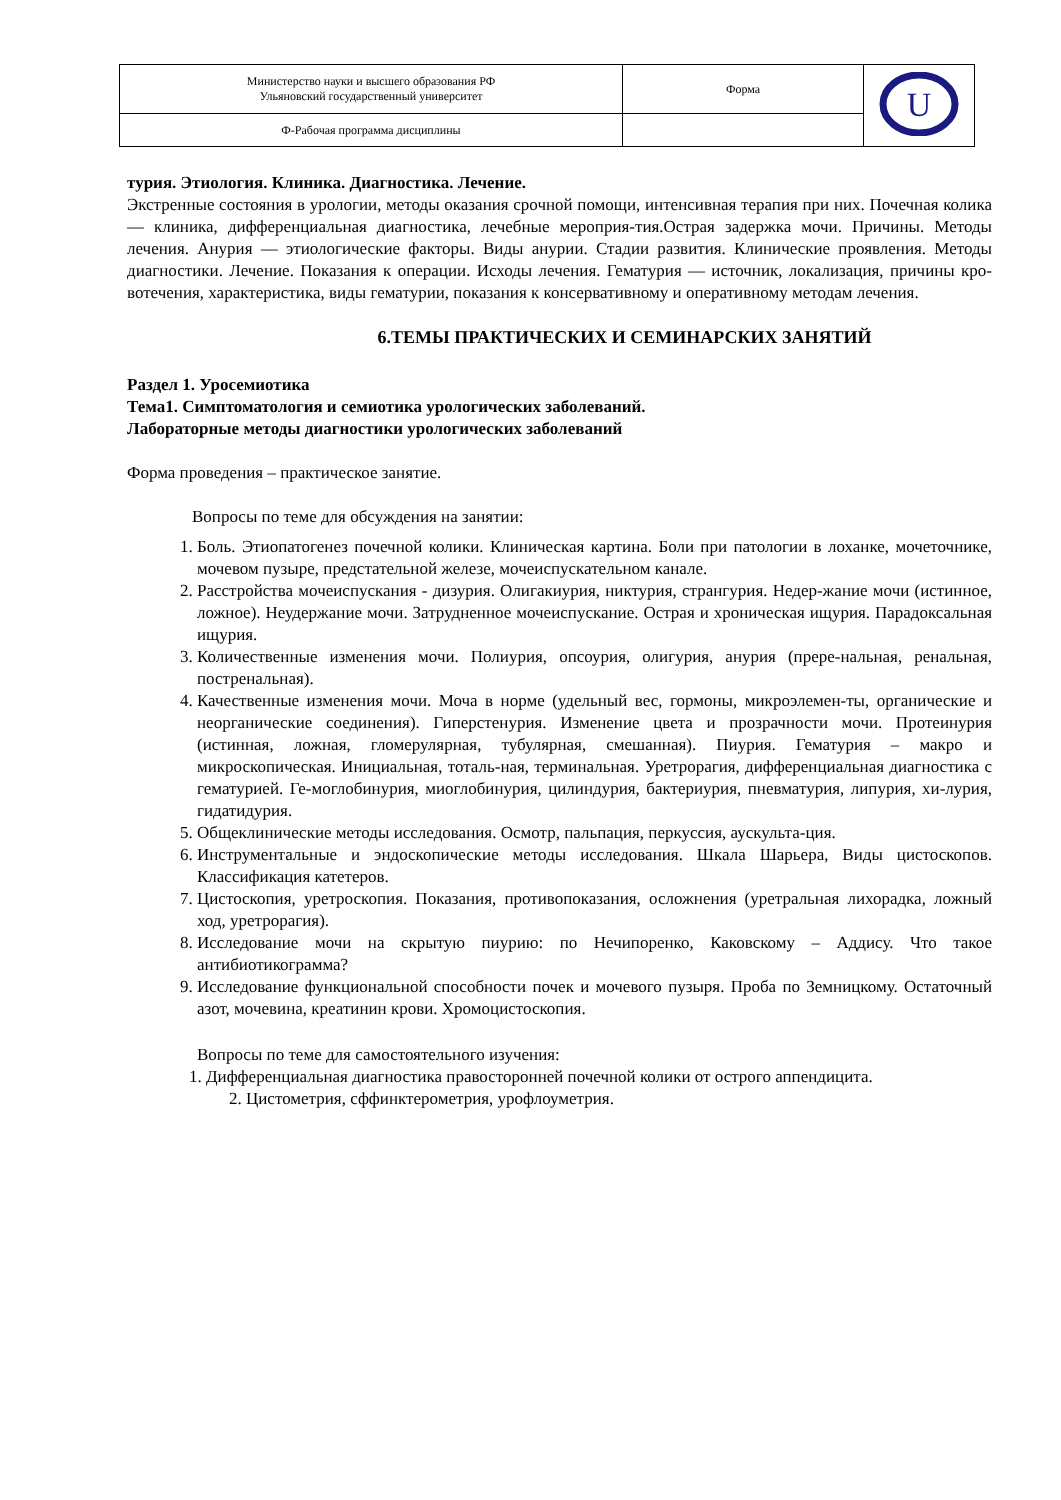| Министерство науки и высшего образования РФ Ульяновский государственный университет | Форма | U |
| Ф-Рабочая программа дисциплины | | |
турия. Этиология. Клиника. Диагностика. Лечение.
Экстренные состояния в урологии, методы оказания срочной помощи, интенсивная терапия при них. Почечная колика — клиника, дифференциальная диагностика, лечебные мероприя-тия.Острая задержка мочи. Причины. Методы лечения. Анурия — этиологические факторы. Виды анурии. Стадии развития. Клинические проявления. Методы диагностики. Лечение. Показания к операции. Исходы лечения. Гематурия — источник, локализация, причины кро-вотечения, характеристика, виды гематурии, показания к консервативному и оперативному методам лечения.
6.ТЕМЫ ПРАКТИЧЕСКИХ И СЕМИНАРСКИХ ЗАНЯТИЙ
Раздел 1. Уросемиотика
Тема1. Симптоматология и семиотика урологических заболеваний.
Лабораторные методы диагностики урологических заболеваний
Форма проведения – практическое занятие.
Вопросы по теме для обсуждения на занятии:
1. Боль. Этиопатогенез почечной колики. Клиническая картина. Боли при патологии в лоханке, мочеточнике, мочевом пузыре, предстательной железе, мочеиспускательном канале.
2. Расстройства мочеиспускания - дизурия. Олигакиурия, никтурия, странгурия. Недер-жание мочи (истинное, ложное). Неудержание мочи. Затрудненное мочеиспускание. Острая и хроническая ищурия. Парадоксальная ищурия.
3. Количественные изменения мочи. Полиурия, опсоурия, олигурия, анурия (прере-нальная, ренальная, постренальная).
4. Качественные изменения мочи. Моча в норме (удельный вес, гормоны, микроэлемен-ты, органические и неорганические соединения). Гиперстенурия. Изменение цвета и прозрачности мочи. Протеинурия (истинная, ложная, гломерулярная, тубулярная, смешанная). Пиурия. Гематурия – макро и микроскопическая. Инициальная, тоталь-ная, терминальная. Уретрорагия, дифференциальная диагностика с гематурией. Ге-моглобинурия, миоглобинурия, цилиндурия, бактериурия, пневматурия, липурия, хи-лурия, гидатидурия.
5. Общеклинические методы исследования. Осмотр, пальпация, перкуссия, аускульта-ция.
6. Инструментальные и эндоскопические методы исследования. Шкала Шарьера, Виды цистоскопов. Классификация катетеров.
7. Цистоскопия, уретроскопия. Показания, противопоказания, осложнения (уретральная лихорадка, ложный ход, уретрорагия).
8. Исследование мочи на скрытую пиурию: по Нечипоренко, Каковскому – Аддису. Что такое антибиотикограмма?
9. Исследование функциональной способности почек и мочевого пузыря. Проба по Земницкому. Остаточный азот, мочевина, креатинин крови. Хромоцистоскопия.
Вопросы по теме для самостоятельного изучения:
1. Дифференциальная диагностика правосторонней почечной колики от острого аппендицита.
2. Цистометрия, сффинктерометрия, урофлоуметрия.